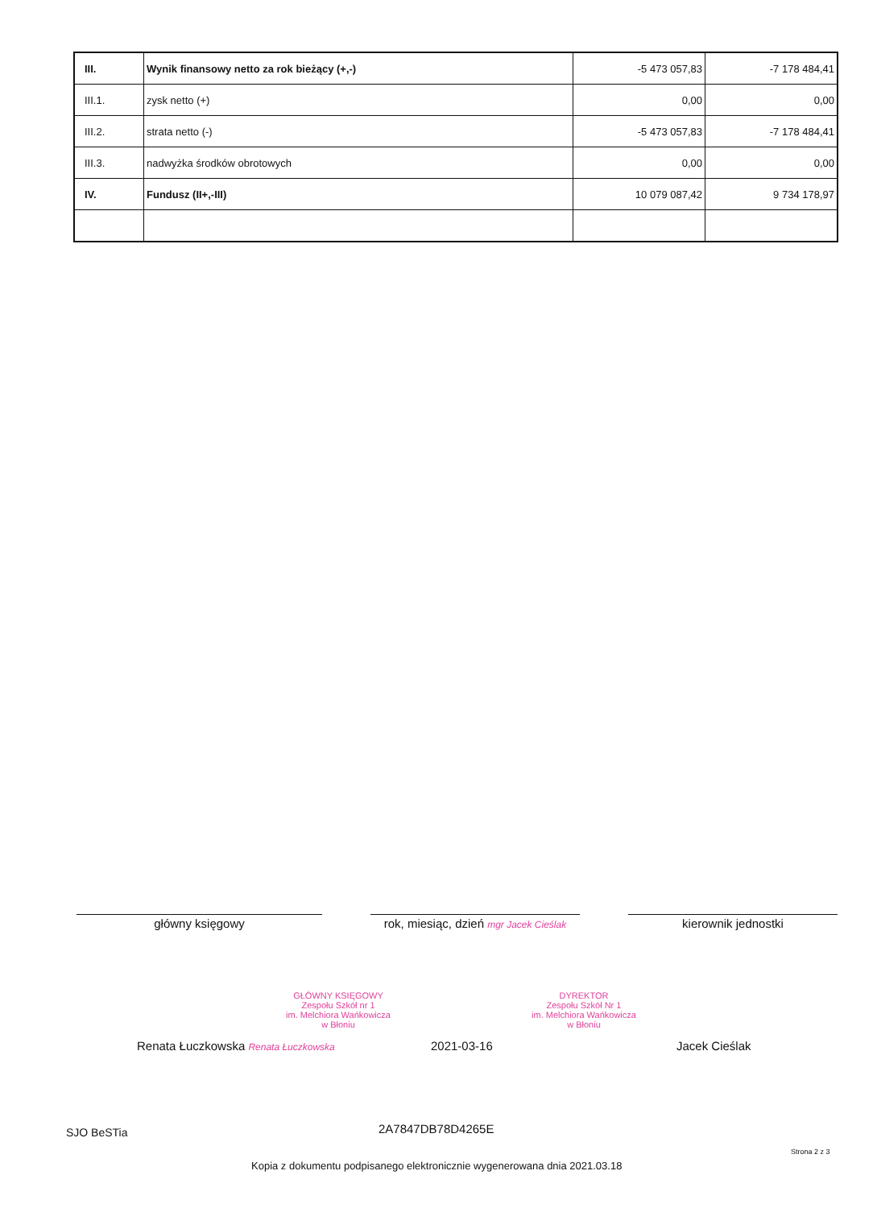| III. | Wynik finansowy netto za rok bieżący (+,-) | -5 473 057,83 | -7 178 484,41 |
| III.1. | zysk netto (+) | 0,00 | 0,00 |
| III.2. | strata netto (-) | -5 473 057,83 | -7 178 484,41 |
| III.3. | nadwyżka środków obrotowych | 0,00 | 0,00 |
| IV. | Fundusz (II+,-III) | 10 079 087,42 | 9 734 178,97 |
GŁÓWNY KSIĘGOWY
Zespołu Szkół nr 1
im. Melchiora Wańkowicza
w Błoniu
DYREKTOR
Zespołu Szkół Nr 1
im. Melchiora Wańkowicza
w Błoniu
Renata Łuczkowska Renata Łuczkowska
2021-03-16 Jacek Cieślak
główny księgowy rok, miesiąc, dzień mgr Jacek Cieślak
kierownik jednostki
SJO BeSTia 2A7847DB78D4265E
Strona 2 z 3
Kopia z dokumentu podpisanego elektronicznie wygenerowana dnia 2021.03.18